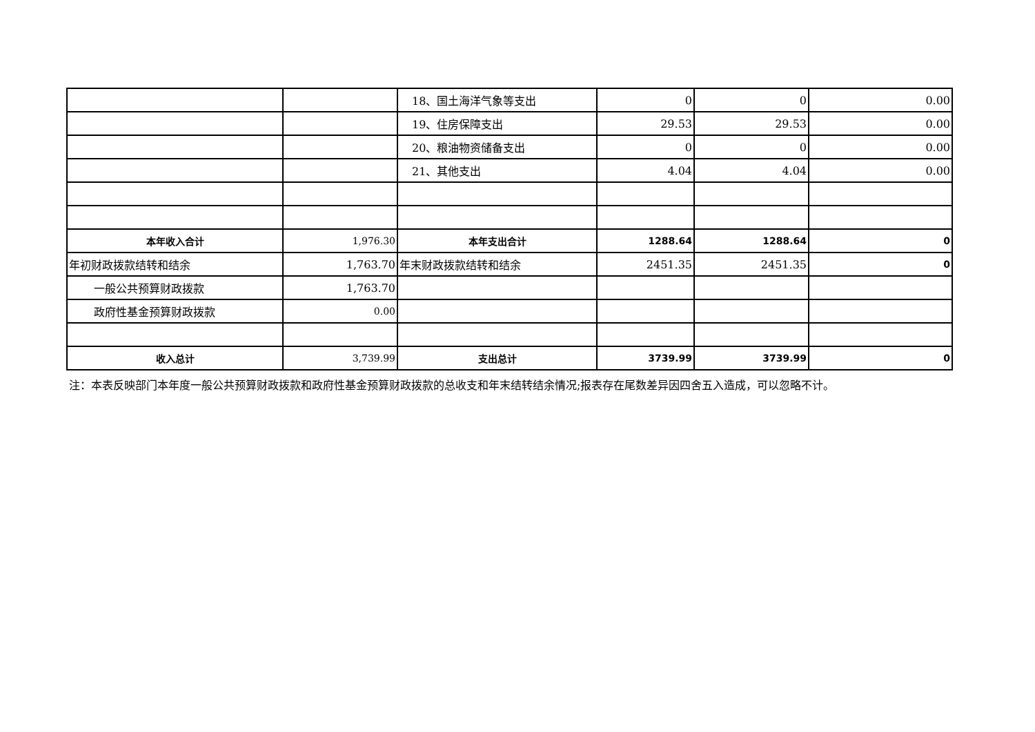| | | 18、国土海洋气象等支出 | 0 | 0 | 0.00 |
| | | 19、住房保障支出 | 29.53 | 29.53 | 0.00 |
| | | 20、粮油物资储备支出 | 0 | 0 | 0.00 |
| | | 21、其他支出 | 4.04 | 4.04 | 0.00 |
| 本年收入合计 | 1,976.30 | 本年支出合计 | 1288.64 | 1288.64 | 0 |
| 年初财政拨款结转和结余 | 1,763.70 | 年末财政拨款结转和结余 | 2451.35 | 2451.35 | 0 |
| 一般公共预算财政拨款 | 1,763.70 | | | | |
| 政府性基金预算财政拨款 | 0.00 | | | | |
| 收入总计 | 3,739.99 | 支出总计 | 3739.99 | 3739.99 | 0 |
注：本表反映部门本年度一般公共预算财政拨款和政府性基金预算财政拨款的总收支和年末结转结余情况;报表存在尾数差异因四舍五入造成，可以忽略不计。